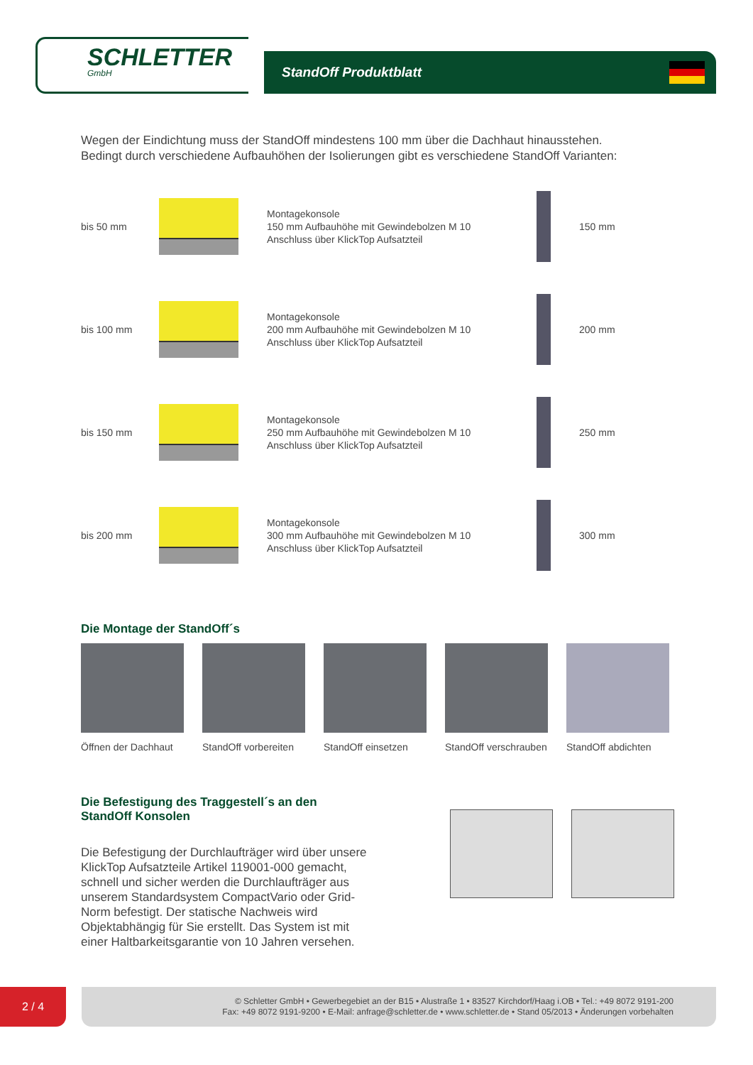SCHLETTER
GmbH
StandOff Produktblatt
Wegen der Eindichtung muss der StandOff mindestens 100 mm über die Dachhaut hinausstehen.
Bedingt durch verschiedene Aufbauhöhen der Isolierungen gibt es verschiedene StandOff Varianten:
bis 50 mm
Montagekonsole
150 mm Aufbauhöhe mit Gewindebolzen M 10
Anschluss über KlickTop Aufsatzteil
150 mm
bis 100 mm
Montagekonsole
200 mm Aufbauhöhe mit Gewindebolzen M 10
Anschluss über KlickTop Aufsatzteil
200 mm
bis 150 mm
Montagekonsole
250 mm Aufbauhöhe mit Gewindebolzen M 10
Anschluss über KlickTop Aufsatzteil
250 mm
bis 200 mm
Montagekonsole
300 mm Aufbauhöhe mit Gewindebolzen M 10
Anschluss über KlickTop Aufsatzteil
300 mm
Die Montage der StandOff´s
Öffnen der Dachhaut
StandOff vorbereiten
StandOff einsetzen
StandOff verschrauben
StandOff abdichten
Die Befestigung des Traggestell´s an den
StandOff Konsolen
Die Befestigung der Durchlaufträger wird über unsere KlickTop Aufsatzteile Artikel 119001-000 gemacht, schnell und sicher werden die Durchlaufträger aus unserem Standardsystem CompactVario oder Grid-Norm befestigt. Der statische Nachweis wird Objektabhängig für Sie erstellt. Das System ist mit einer Haltbarkeitsgarantie von 10 Jahren versehen.
2 / 4
© Schletter GmbH • Gewerbegebiet an der B15 • Alustraße 1 • 83527 Kirchdorf/Haag i.OB • Tel.: +49 8072 9191-200
Fax: +49 8072 9191-9200 • E-Mail: anfrage@schletter.de • www.schletter.de • Stand 05/2013 • Änderungen vorbehalten